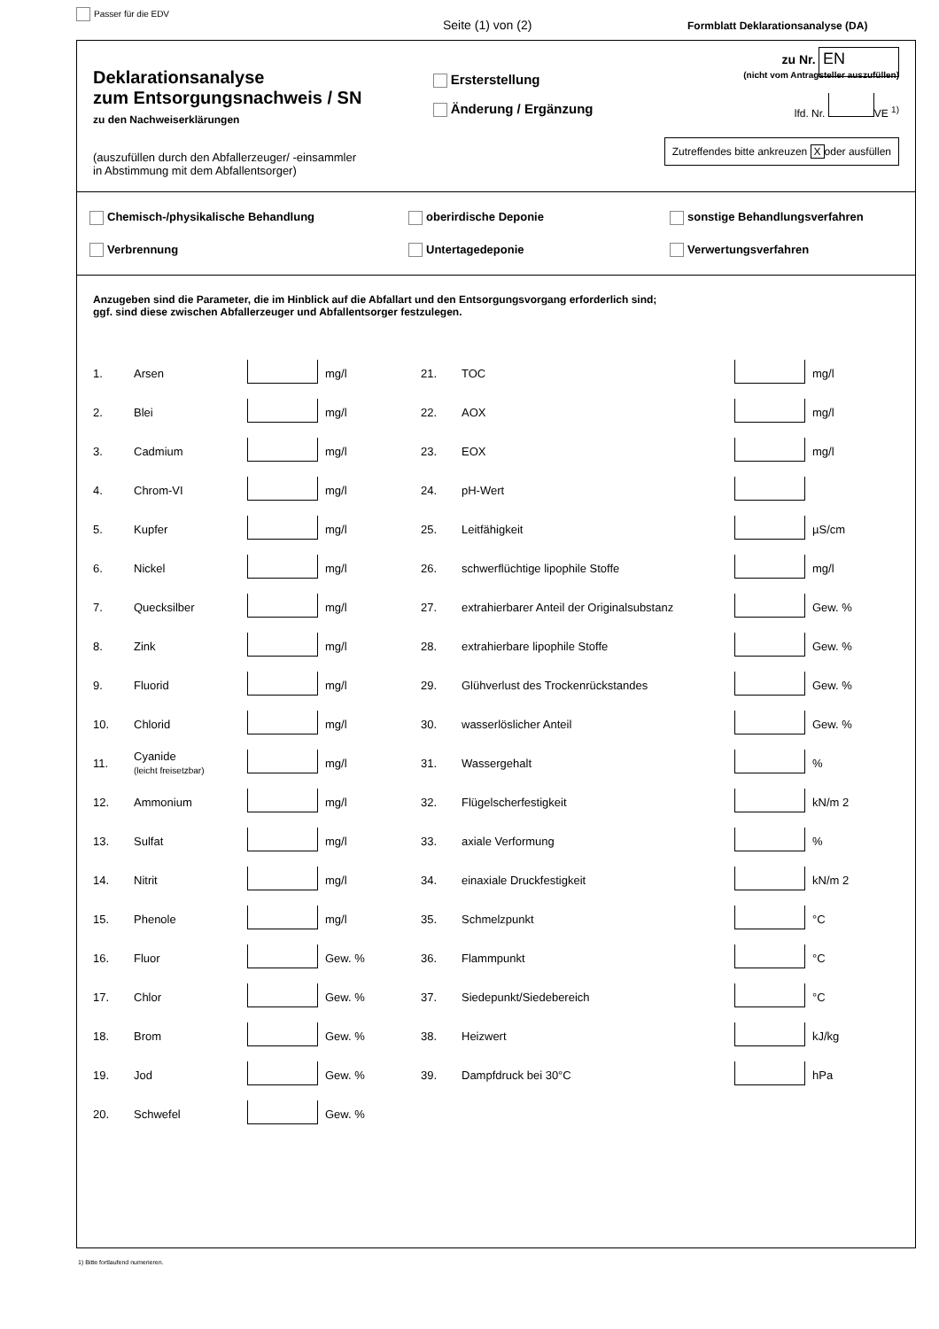Passer für die EDV
Seite (1) von (2)
Formblatt Deklarationsanalyse (DA)
Deklarationsanalyse
zum Entsorgungsnachweis / SN
zu den Nachweiserklärungen
(auszufüllen durch den Abfallerzeuger/ -einsammler
in Abstimmung mit dem Abfallentsorger)
Ersterstellung
Änderung / Ergänzung
zu Nr. EN
(nicht vom Antragsteller auszufüllen)
lfd. Nr. VE <sup>1)</sup>
Zutreffendes bitte ankreuzen X oder ausfüllen
Chemisch-/physikalische Behandlung
oberirdische Deponie
sonstige Behandlungsverfahren
Verbrennung
Untertagedeponie
Verwertungsverfahren
Anzugeben sind die Parameter, die im Hinblick auf die Abfallart und den Entsorgungsvorgang erforderlich sind;
ggf. sind diese zwischen Abfallerzeuger und Abfallentsorger festzulegen.
| 1. | Arsen | | mg/l | 21. | TOC | | mg/l |
| 2. | Blei | | mg/l | 22. | AOX | | mg/l |
| 3. | Cadmium | | mg/l | 23. | EOX | | mg/l |
| 4. | Chrom-VI | | mg/l | 24. | pH-Wert | | |
| 5. | Kupfer | | mg/l | 25. | Leitfähigkeit | | µS/cm |
| 6. | Nickel | | mg/l | 26. | schwerflüchtige lipophile Stoffe | | mg/l |
| 7. | Quecksilber | | mg/l | 27. | extrahierbarer Anteil der Originalsubstanz | | Gew. % |
| 8. | Zink | | mg/l | 28. | extrahierbare lipophile Stoffe | | Gew. % |
| 9. | Fluorid | | mg/l | 29. | Glühverlust des Trockenrückstandes | | Gew. % |
| 10. | Chlorid | | mg/l | 30. | wasserlöslicher Anteil | | Gew. % |
| 11. | Cyanide (leicht freisetzbar) | | mg/l | 31. | Wassergehalt | | % |
| 12. | Ammonium | | mg/l | 32. | Flügelscherfestigkeit | | kN/m 2 |
| 13. | Sulfat | | mg/l | 33. | axiale Verformung | | % |
| 14. | Nitrit | | mg/l | 34. | einaxiale Druckfestigkeit | | kN/m 2 |
| 15. | Phenole | | mg/l | 35. | Schmelzpunkt | | °C |
| 16. | Fluor | | Gew. % | 36. | Flammpunkt | | °C |
| 17. | Chlor | | Gew. % | 37. | Siedepunkt/Siedebereich | | °C |
| 18. | Brom | | Gew. % | 38. | Heizwert | | kJ/kg |
| 19. | Jod | | Gew. % | 39. | Dampfdruck bei 30°C | | hPa |
| 20. | Schwefel | | Gew. % | | | | |
1) Bitte fortlaufend numerieren.